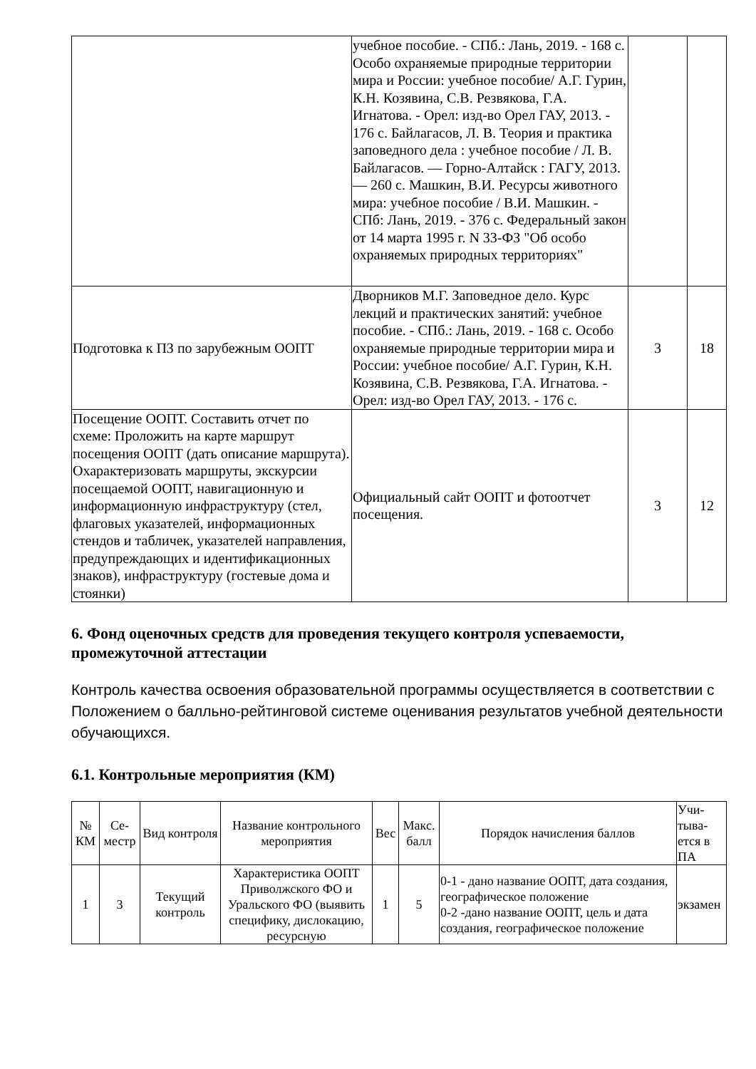| | учебное пособие. - СПб.: Лань, 2019. - 168 с. Особо охраняемые природные территории мира и России: учебное пособие/ А.Г. Гурин, К.Н. Козявина, С.В. Резвякова, Г.А. Игнатова. - Орел: изд-во Орел ГАУ, 2013. - 176 с. Байлагасов, Л. В. Теория и практика заповедного дела : учебное пособие / Л. В. Байлагасов. — Горно-Алтайск : ГАГУ, 2013. — 260 с. Машкин, В.И. Ресурсы животного мира: учебное пособие / В.И. Машкин. - СПб: Лань, 2019. - 376 с. Федеральный закон от 14 марта 1995 г. N 33-ФЗ "Об особо охраняемых природных территориях" | | |
| Подготовка к ПЗ по зарубежным ООПТ | Дворников М.Г. Заповедное дело. Курс лекций и практических занятий: учебное пособие. - СПб.: Лань, 2019. - 168 с. Особо охраняемые природные территории мира и России: учебное пособие/ А.Г. Гурин, К.Н. Козявина, С.В. Резвякова, Г.А. Игнатова. - Орел: изд-во Орел ГАУ, 2013. - 176 с. | 3 | 18 |
| Посещение ООПТ. Составить отчет по схеме: Проложить на карте маршрут посещения ООПТ (дать описание маршрута). Охарактеризовать маршруты, экскурсии посещаемой ООПТ, навигационную и информационную инфраструктуру (стел, флаговых указателей, информационных стендов и табличек, указателей направления, предупреждающих и идентификационных знаков), инфраструктуру (гостевые дома и стоянки) | Официальный сайт ООПТ и фотоотчет посещения. | 3 | 12 |
6. Фонд оценочных средств для проведения текущего контроля успеваемости, промежуточной аттестации
Контроль качества освоения образовательной программы осуществляется в соответствии с Положением о балльно-рейтинговой системе оценивания результатов учебной деятельности обучающихся.
6.1. Контрольные мероприятия (КМ)
| № КМ | Се-местр | Вид контроля | Название контрольного мероприятия | Вес | Макс. балл | Порядок начисления баллов | Учи-тыва-ется в ПА |
| --- | --- | --- | --- | --- | --- | --- | --- |
| 1 | 3 | Текущий контроль | Характеристика ООПТ Приволжского ФО и Уральского ФО (выявить специфику, дислокацию, ресурсную | 1 | 5 | 0-1 - дано название ООПТ, дата создания, географическое положение 0-2 -дано название ООПТ, цель и дата создания, географическое положение | экзамен |